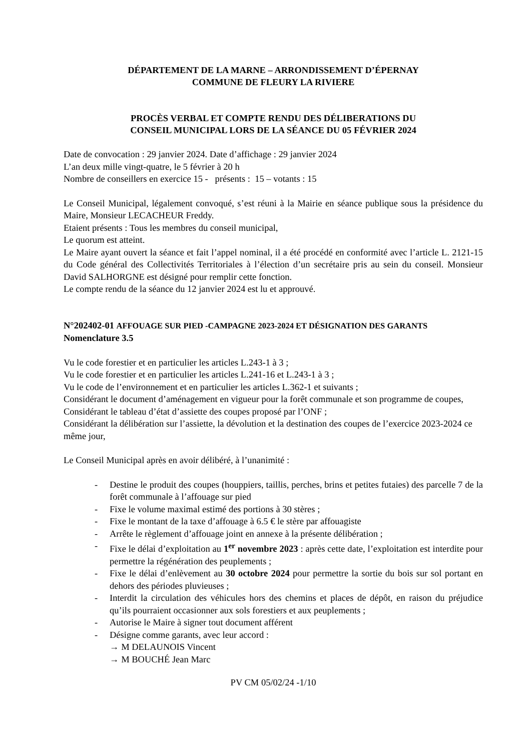DÉPARTEMENT DE LA MARNE – ARRONDISSEMENT D’ÉPERNAY
COMMUNE DE FLEURY LA RIVIERE
PROCÈS VERBAL ET COMPTE RENDU DES DÉLIBERATIONS DU
CONSEIL MUNICIPAL LORS DE LA SÉANCE DU 05 FÉVRIER 2024
Date de convocation : 29 janvier 2024. Date d’affichage : 29 janvier 2024
L’an deux mille vingt-quatre, le 5 février à 20 h
Nombre de conseillers en exercice 15 - présents : 15 – votants : 15
Le Conseil Municipal, légalement convoqué, s’est réuni à la Mairie en séance publique sous la présidence du Maire, Monsieur LECACHEUR Freddy.
Etaient présents : Tous les membres du conseil municipal,
Le quorum est atteint.
Le Maire ayant ouvert la séance et fait l’appel nominal, il a été procédé en conformité avec l’article L. 2121-15 du Code général des Collectivités Territoriales à l’élection d’un secrétaire pris au sein du conseil. Monsieur David SALHORGNE est désigné pour remplir cette fonction.
Le compte rendu de la séance du 12 janvier 2024 est lu et approuvé.
N°202402-01 AFFOUAGE SUR PIED -CAMPAGNE 2023-2024 ET DÉSIGNATION DES GARANTS
Nomenclature 3.5
Vu le code forestier et en particulier les articles L.243-1 à 3 ;
Vu le code forestier et en particulier les articles L.241-16 et L.243-1 à 3 ;
Vu le code de l’environnement et en particulier les articles L.362-1 et suivants ;
Considérant le document d’aménagement en vigueur pour la forêt communale et son programme de coupes,
Considérant le tableau d’état d’assiette des coupes proposé par l’ONF ;
Considérant la délibération sur l’assiette, la dévolution et la destination des coupes de l’exercice 2023-2024 ce même jour,
Le Conseil Municipal après en avoir délibéré, à l’unanimité :
- Destine le produit des coupes (houppiers, taillis, perches, brins et petites futaies) des parcelle 7 de la forêt communale à l’affouage sur pied
- Fixe le volume maximal estimé des portions à 30 stères ;
- Fixe le montant de la taxe d’affouage à 6.5 € le stère par affouagiste
- Arrête le règlement d’affouage joint en annexe à la présente délibération ;
- Fixe le délai d’exploitation au 1<sup>er</sup> novembre 2023 : après cette date, l’exploitation est interdite pour permettre la régénération des peuplements ;
- Fixe le délai d’enlèvement au 30 octobre 2024 pour permettre la sortie du bois sur sol portant en dehors des périodes pluvieuses ;
- Interdit la circulation des véhicules hors des chemins et places de dépôt, en raison du préjudice qu’ils pourraient occasionner aux sols forestiers et aux peuplements ;
- Autorise le Maire à signer tout document afférent
- Désigne comme garants, avec leur accord :
→ M DELAUNOIS Vincent
→ M BOUCHÉ Jean Marc
PV CM 05/02/24 -1/10